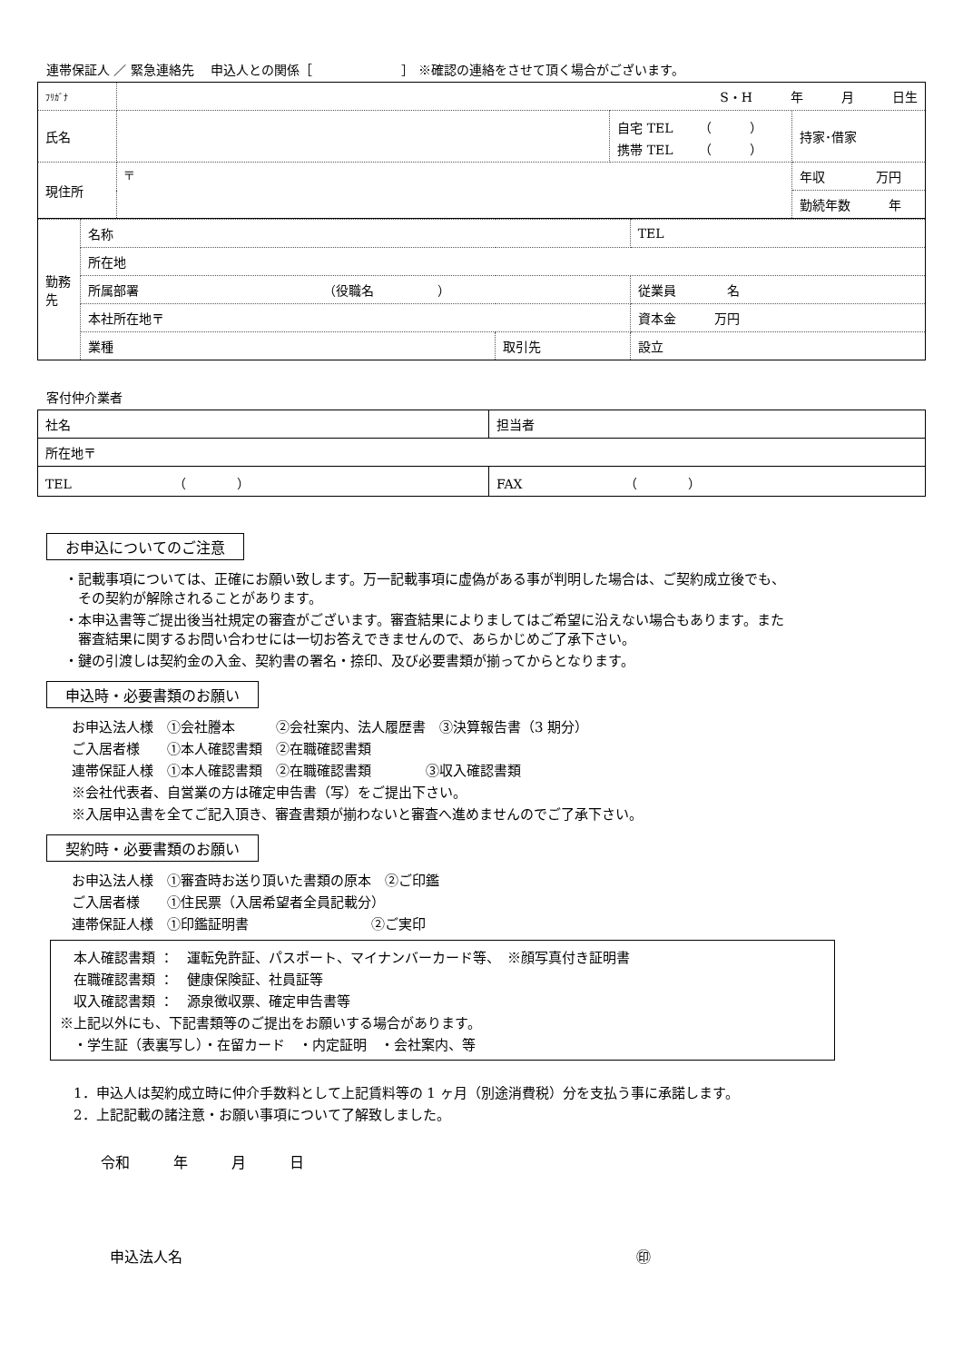連帯保証人 ／ 緊急連絡先　 申込人との関係［　　　　　　　］ ※確認の連絡をさせて頂く場合がございます。
| ﾌﾘｶﾞﾅ | S・H 年 月 日生 | | |
| 氏名 | | 自宅 TEL （ ） 携帯 TEL （ ） | 持家･借家 |
| 現住所 | 〒 | | 年収 万円 |
| | | | 勤続年数 年 |
| 勤務先 | 名称 | | TEL |
| | 所在地 | | |
| | 所属部署 （役職名 ） | | 従業員 名 |
| | 本社所在地〒 | | 資本金 万円 |
| | 業種 | 取引先 | 設立 |
客付仲介業者
| 社名 | 担当者 |
| 所在地〒 | |
| TEL （ ） | FAX （ ） |
お申込についてのご注意
・記載事項については、正確にお願い致します。万一記載事項に虚偽がある事が判明した場合は、ご契約成立後でも、
　その契約が解除されることがあります。
・本申込書等ご提出後当社規定の審査がございます。審査結果によりましてはご希望に沿えない場合もあります。また
　審査結果に関するお問い合わせには一切お答えできませんので、あらかじめご了承下さい。
・鍵の引渡しは契約金の入金、契約書の署名・捺印、及び必要書類が揃ってからとなります。
申込時・必要書類のお願い
お申込法人様　①会社謄本　　　②会社案内、法人履歴書　③決算報告書（3 期分）
ご入居者様　　①本人確認書類　②在職確認書類
連帯保証人様　①本人確認書類　②在職確認書類　　　　③収入確認書類
※会社代表者、自営業の方は確定申告書（写）をご提出下さい。
※入居申込書を全てご記入頂き、審査書類が揃わないと審査へ進めませんのでご了承下さい。
契約時・必要書類のお願い
お申込法人様　①審査時お送り頂いた書類の原本　②ご印鑑
ご入居者様　　①住民票（入居希望者全員記載分）
連帯保証人様　①印鑑証明書　　　　　　　　　②ご実印
　本人確認書類 ：　運転免許証、パスポート、マイナンバーカード等、　※顔写真付き証明書
　在職確認書類 ：　健康保険証、社員証等
　収入確認書類 ：　源泉徴収票、確定申告書等
※上記以外にも、下記書類等のご提出をお願いする場合があります。
　・学生証（表裏写し）・在留カード　・内定証明　・会社案内、等
1．申込人は契約成立時に仲介手数料として上記賃料等の 1 ヶ月（別途消費税）分を支払う事に承諾します。
2．上記記載の諸注意・お願い事項について了解致しました。
令和　　　年　　　月　　　日
申込法人名 ㊞